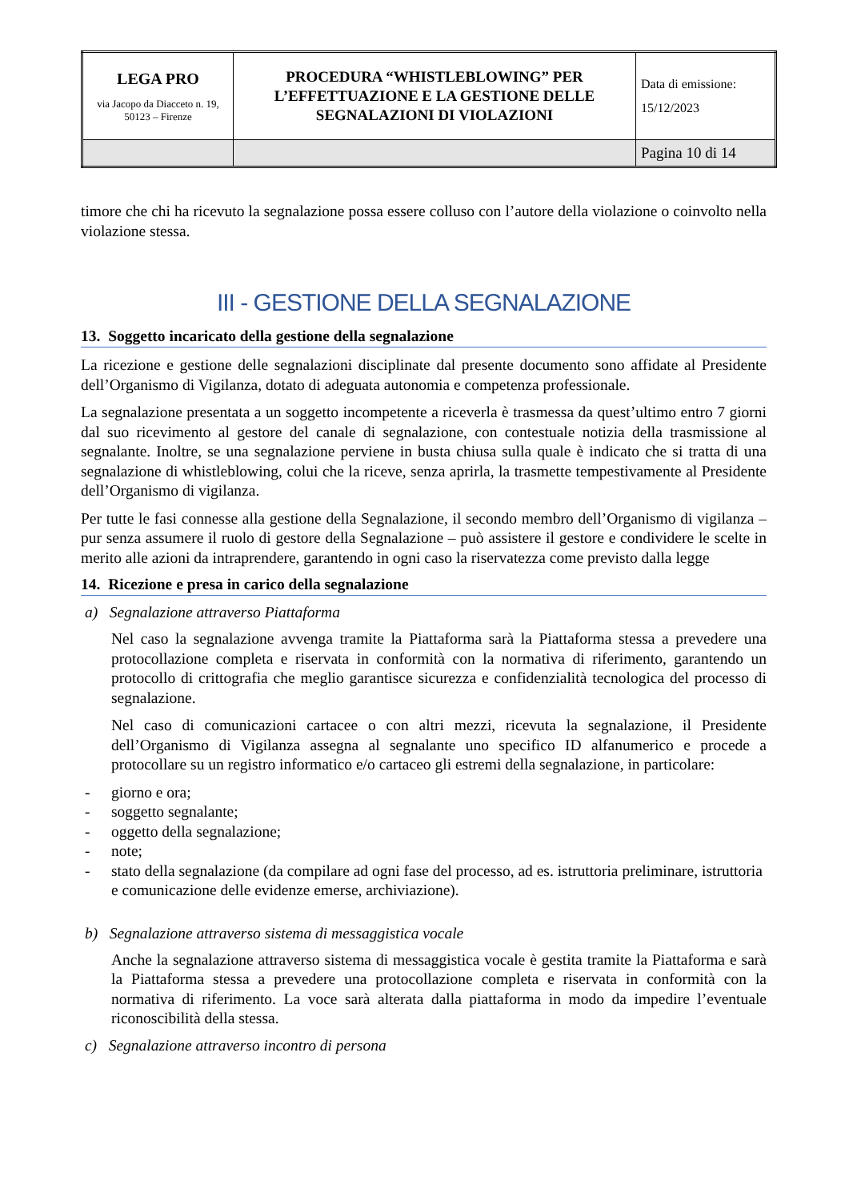| LEGA PRO via Jacopo da Diacceto n. 19, 50123 – Firenze | PROCEDURA “WHISTLEBLOWING” PER L’EFFETTUAZIONE E LA GESTIONE DELLE SEGNALAZIONI DI VIOLAZIONI | Data di emissione: 15/12/2023 |
| | | Pagina 10 di 14 |
timore che chi ha ricevuto la segnalazione possa essere colluso con l’autore della violazione o coinvolto nella violazione stessa.
III - GESTIONE DELLA SEGNALAZIONE
13. Soggetto incaricato della gestione della segnalazione
La ricezione e gestione delle segnalazioni disciplinate dal presente documento sono affidate al Presidente dell’Organismo di Vigilanza, dotato di adeguata autonomia e competenza professionale.
La segnalazione presentata a un soggetto incompetente a riceverla è trasmessa da quest’ultimo entro 7 giorni dal suo ricevimento al gestore del canale di segnalazione, con contestuale notizia della trasmissione al segnalante. Inoltre, se una segnalazione perviene in busta chiusa sulla quale è indicato che si tratta di una segnalazione di whistleblowing, colui che la riceve, senza aprirla, la trasmette tempestivamente al Presidente dell’Organismo di vigilanza.
Per tutte le fasi connesse alla gestione della Segnalazione, il secondo membro dell’Organismo di vigilanza – pur senza assumere il ruolo di gestore della Segnalazione – può assistere il gestore e condividere le scelte in merito alle azioni da intraprendere, garantendo in ogni caso la riservatezza come previsto dalla legge
14. Ricezione e presa in carico della segnalazione
a) Segnalazione attraverso Piattaforma
Nel caso la segnalazione avvenga tramite la Piattaforma sarà la Piattaforma stessa a prevedere una protocollazione completa e riservata in conformità con la normativa di riferimento, garantendo un protocollo di crittografia che meglio garantisce sicurezza e confidenzialità tecnologica del processo di segnalazione.
Nel caso di comunicazioni cartacee o con altri mezzi, ricevuta la segnalazione, il Presidente dell’Organismo di Vigilanza assegna al segnalante uno specifico ID alfanumerico e procede a protocollare su un registro informatico e/o cartaceo gli estremi della segnalazione, in particolare:
- giorno e ora;
- soggetto segnalante;
- oggetto della segnalazione;
- note;
- stato della segnalazione (da compilare ad ogni fase del processo, ad es. istruttoria preliminare, istruttoria e comunicazione delle evidenze emerse, archiviazione).
b) Segnalazione attraverso sistema di messaggistica vocale
Anche la segnalazione attraverso sistema di messaggistica vocale è gestita tramite la Piattaforma e sarà la Piattaforma stessa a prevedere una protocollazione completa e riservata in conformità con la normativa di riferimento. La voce sarà alterata dalla piattaforma in modo da impedire l’eventuale riconoscibilità della stessa.
c) Segnalazione attraverso incontro di persona